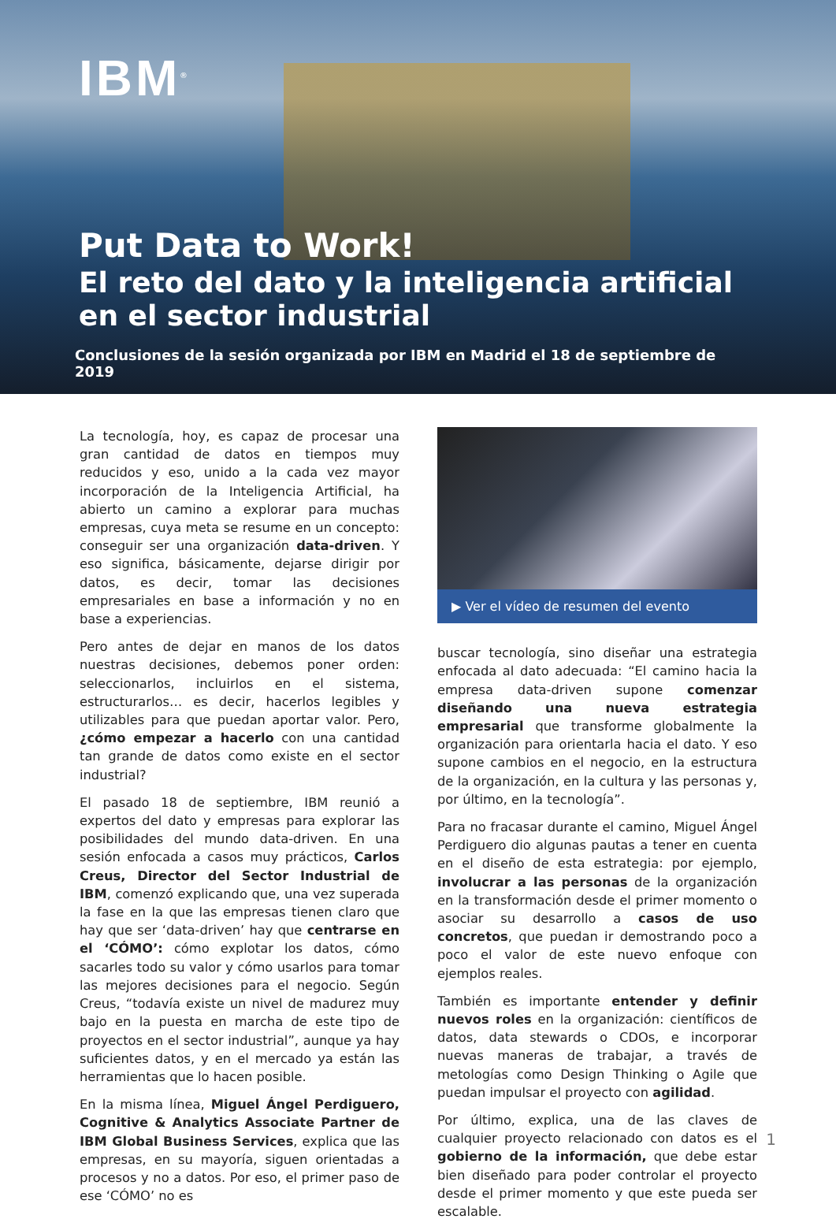IBM<sup>®</sup>
Put Data to Work!
El reto del dato y la inteligencia artificial en el sector industrial
Conclusiones de la sesión organizada por IBM en Madrid el 18 de septiembre de 2019
La tecnología, hoy, es capaz de procesar una gran cantidad de datos en tiempos muy reducidos y eso, unido a la cada vez mayor incorporación de la Inteligencia Artificial, ha abierto un camino a explorar para muchas empresas, cuya meta se resume en un concepto: conseguir ser una organización data-driven. Y eso significa, básicamente, dejarse dirigir por datos, es decir, tomar las decisiones empresariales en base a información y no en base a experiencias.
Pero antes de dejar en manos de los datos nuestras decisiones, debemos poner orden: seleccionarlos, incluirlos en el sistema, estructurarlos… es decir, hacerlos legibles y utilizables para que puedan aportar valor. Pero, ¿cómo empezar a hacerlo con una cantidad tan grande de datos como existe en el sector industrial?
El pasado 18 de septiembre, IBM reunió a expertos del dato y empresas para explorar las posibilidades del mundo data-driven. En una sesión enfocada a casos muy prácticos, Carlos Creus, Director del Sector Industrial de IBM, comenzó explicando que, una vez superada la fase en la que las empresas tienen claro que hay que ser ‘data-driven’ hay que centrarse en el ‘CÓMO’: cómo explotar los datos, cómo sacarles todo su valor y cómo usarlos para tomar las mejores decisiones para el negocio. Según Creus, “todavía existe un nivel de madurez muy bajo en la puesta en marcha de este tipo de proyectos en el sector industrial”, aunque ya hay suficientes datos, y en el mercado ya están las herramientas que lo hacen posible.
En la misma línea, Miguel Ángel Perdiguero, Cognitive & Analytics Associate Partner de IBM Global Business Services, explica que las empresas, en su mayoría, siguen orientadas a procesos y no a datos. Por eso, el primer paso de ese ‘CÓMO’ no es
▶ Ver el vídeo de resumen del evento
buscar tecnología, sino diseñar una estrategia enfocada al dato adecuada: “El camino hacia la empresa data-driven supone comenzar diseñando una nueva estrategia empresarial que transforme globalmente la organización para orientarla hacia el dato. Y eso supone cambios en el negocio, en la estructura de la organización, en la cultura y las personas y, por último, en la tecnología”.
Para no fracasar durante el camino, Miguel Ángel Perdiguero dio algunas pautas a tener en cuenta en el diseño de esta estrategia: por ejemplo, involucrar a las personas de la organización en la transformación desde el primer momento o asociar su desarrollo a casos de uso concretos, que puedan ir demostrando poco a poco el valor de este nuevo enfoque con ejemplos reales.
También es importante entender y definir nuevos roles en la organización: científicos de datos, data stewards o CDOs, e incorporar nuevas maneras de trabajar, a través de metologías como Design Thinking o Agile que puedan impulsar el proyecto con agilidad.
Por último, explica, una de las claves de cualquier proyecto relacionado con datos es el gobierno de la información, que debe estar bien diseñado para poder controlar el proyecto desde el primer momento y que este pueda ser escalable.
1